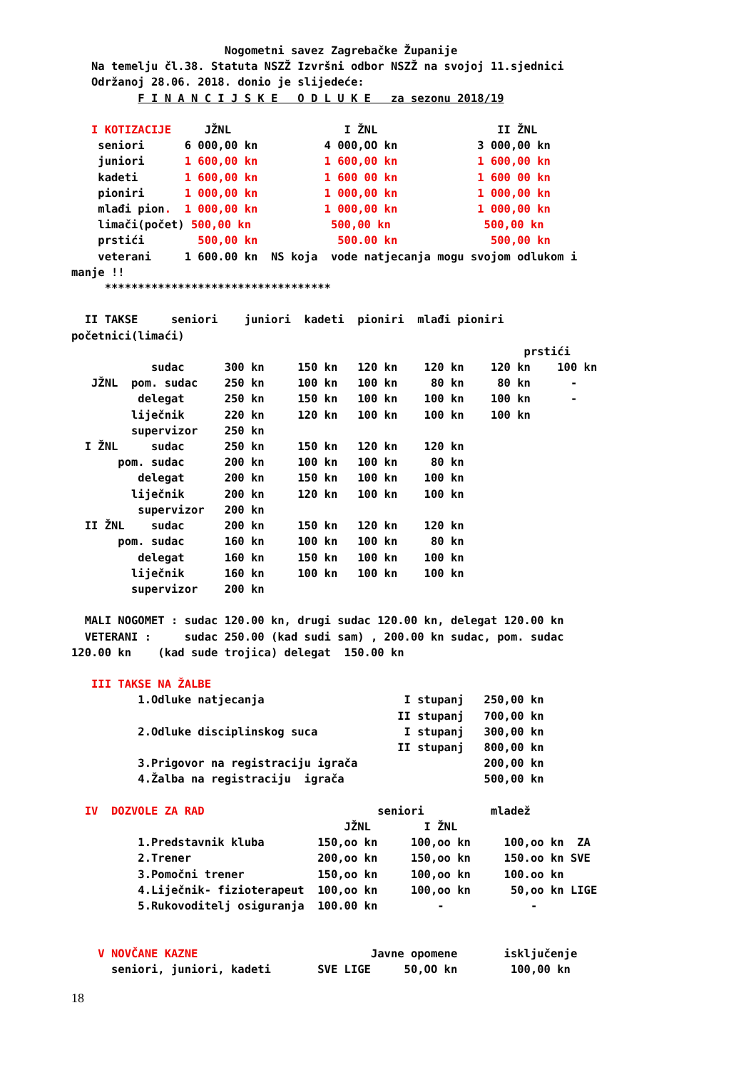Nogometni savez Zagrebačke Županije
   Na temelju čl.38. Statuta NSZŽ Izvršni odbor NSZŽ na svojoj 11.sjednici
   Održanoj 28.06. 2018. donio je slijedeće:
          F I N A N C I J S K E   O D L U K E   za sezonu 2018/19

   I KOTIZACIJE     JŽNL                 I ŽNL                  II ŽNL
    seniori      6 000,00 kn          4 000,OO kn            3 000,00 kn
    juniori      1 600,00 kn          1 600,00 kn            1 600,00 kn
    kadeti       1 600,00 kn          1 600 00 kn            1 600 00 kn
    pioniri      1 000,00 kn          1 000,00 kn            1 000,00 kn
    mlađi pion.  1 000,00 kn          1 000,00 kn            1 000,00 kn
    limači(počet) 500,00 kn            500,00 kn              500,00 kn
    prstići        500,00 kn            500.00 kn              500,00 kn
    veterani     1 600.00 kn  NS koja  vode natjecanja mogu svojom odlukom i
manje !!
     **********************************

  II TAKSE     seniori    juniori  kadeti  pioniri  mlađi pioniri
početnici(limaći)
                                                                    prstići
            sudac      300 kn     150 kn   120 kn    120 kn    120 kn    100 kn
   JŽNL  pom. sudac    250 kn     100 kn   100 kn     80 kn     80 kn      -
          delegat      250 kn     150 kn   100 kn    100 kn    100 kn      -
         liječnik      220 kn     120 kn   100 kn    100 kn    100 kn
         supervizor    250 kn
  I ŽNL     sudac      250 kn     150 kn   120 kn    120 kn
       pom. sudac      200 kn     100 kn   100 kn     80 kn
          delegat      200 kn     150 kn   100 kn    100 kn
         liječnik      200 kn     120 kn   100 kn    100 kn
          supervizor   200 kn
  II ŽNL    sudac      200 kn     150 kn   120 kn    120 kn
       pom. sudac      160 kn     100 kn   100 kn     80 kn
          delegat      160 kn     150 kn   100 kn    100 kn
         liječnik      160 kn     100 kn   100 kn    100 kn
         supervizor    200 kn

  MALI NOGOMET : sudac 120.00 kn, drugi sudac 120.00 kn, delegat 120.00 kn
  VETERANI :     sudac 250.00 (kad sudi sam) , 200.00 kn sudac, pom. sudac
120.00 kn    (kad sude trojica) delegat  150.00 kn

   III TAKSE NA ŽALBE
          1.Odluke natjecanja                     I stupanj   250,00 kn
                                                 II stupanj   700,00 kn
          2.Odluke disciplinskog suca             I stupanj   300,00 kn
                                                 II stupanj   800,00 kn
          3.Prigovor na registraciju igrača                   200,00 kn
          4.Žalba na registraciju  igrača                     500,00 kn

  IV  DOZVOLE ZA RAD                          seniori          mladež
                                         JŽNL        I ŽNL
          1.Predstavnik kluba        150,oo kn     100,oo kn     100,oo kn  ZA
          2.Trener                   200,oo kn     150,oo kn     150.oo kn SVE
          3.Pomočni trener           150,oo kn     100,oo kn     100.oo kn
          4.Liječnik- fizioterapeut  100,oo kn     100,oo kn      50,oo kn LIGE
          5.Rukovoditelj osiguranja  100.00 kn         -             -


    V NOVČANE KAZNE                          Javne opomene       isključenje
      seniori, juniori, kadeti       SVE LIGE     50,OO kn        100,00 kn
18